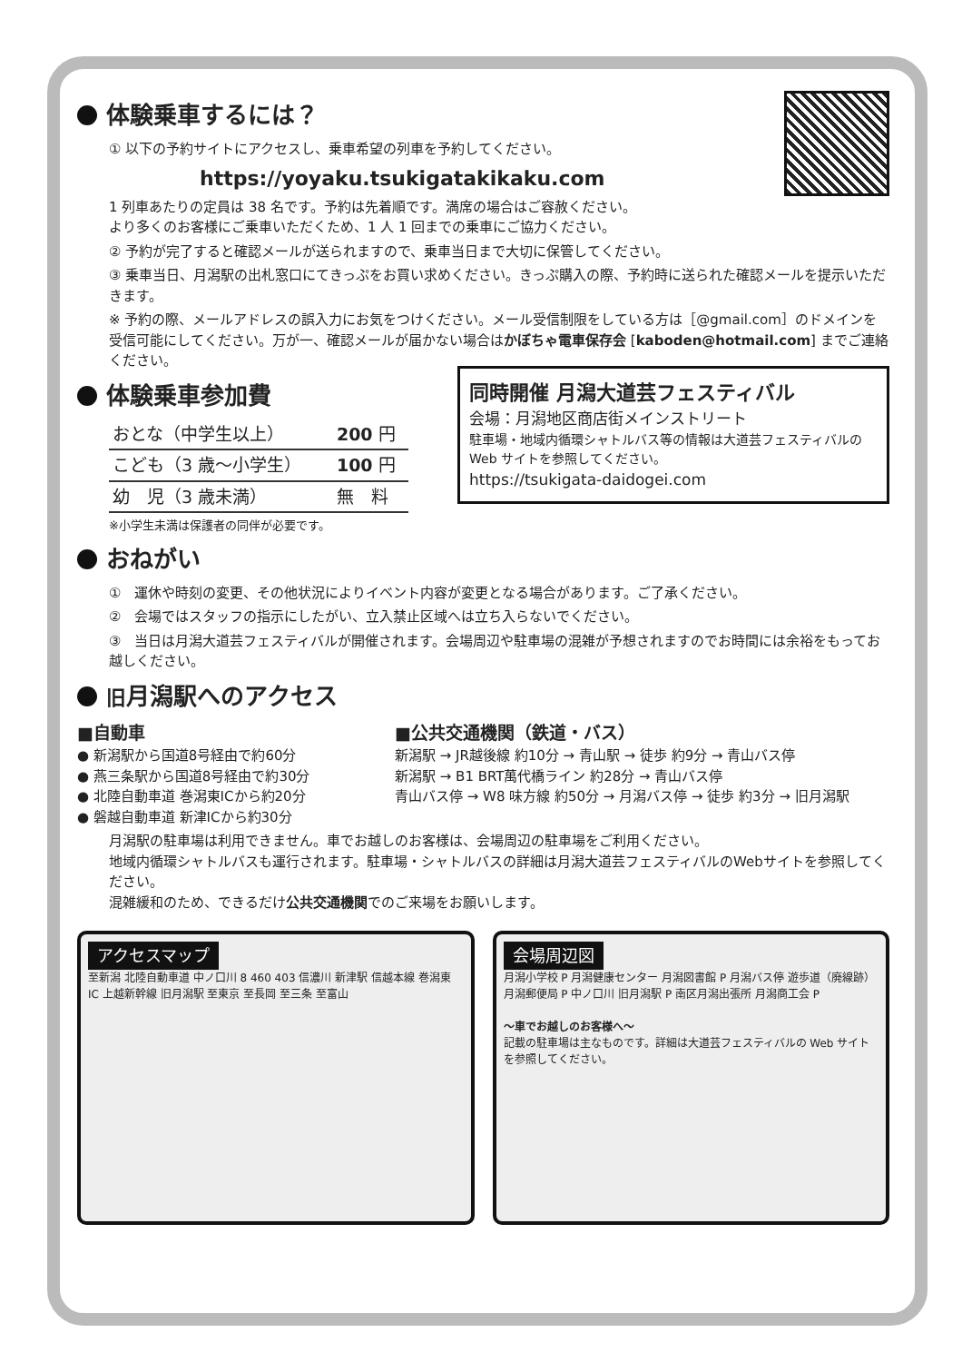体験乗車するには？
① 以下の予約サイトにアクセスし、乗車希望の列車を予約してください。
https://yoyaku.tsukigatakikaku.com
1 列車あたりの定員は 38 名です。予約は先着順です。満席の場合はご容赦ください。
より多くのお客様にご乗車いただくため、1 人 1 回までの乗車にご協力ください。
② 予約が完了すると確認メールが送られますので、乗車当日まで大切に保管してください。
③ 乗車当日、月潟駅の出札窓口にてきっぷをお買い求めください。きっぷ購入の際、予約時に送られた確認メールを提示いただきます。
※ 予約の際、メールアドレスの誤入力にお気をつけください。メール受信制限をしている方は［@gmail.com］のドメインを受信可能にしてください。万が一、確認メールが届かない場合はかぼちゃ電車保存会 [kaboden@hotmail.com] までご連絡ください。
同時開催 月潟大道芸フェスティバル
会場：月潟地区商店街メインストリート
駐車場・地域内循環シャトルバス等の情報は大道芸フェスティバルの Web サイトを参照してください。
https://tsukigata-daidogei.com
体験乗車参加費
| おとな（中学生以上） | 200 円 |
| こども（3 歳〜小学生） | 100 円 |
| 幼 児（3 歳未満） | 無 料 |
※小学生未満は保護者の同伴が必要です。
おねがい
①　運休や時刻の変更、その他状況によりイベント内容が変更となる場合があります。ご了承ください。
②　会場ではスタッフの指示にしたがい、立入禁止区域へは立ち入らないでください。
③　当日は月潟大道芸フェスティバルが開催されます。会場周辺や駐車場の混雑が予想されますのでお時間には余裕をもってお越しください。
旧月潟駅へのアクセス
■自動車
● 新潟駅から国道8号経由で約60分
● 燕三条駅から国道8号経由で約30分
● 北陸自動車道 巻潟東ICから約20分
● 磐越自動車道 新津ICから約30分
■公共交通機関（鉄道・バス）
新潟駅 → JR越後線 約10分 → 青山駅 → 徒歩 約9分 → 青山バス停
新潟駅 → B1 BRT萬代橋ライン 約28分 → 青山バス停
青山バス停 → W8 味方線 約50分 → 月潟バス停 → 徒歩 約3分 → 旧月潟駅
月潟駅の駐車場は利用できません。車でお越しのお客様は、会場周辺の駐車場をご利用ください。
地域内循環シャトルバスも運行されます。駐車場・シャトルバスの詳細は月潟大道芸フェスティバルのWebサイトを参照してください。
混雑緩和のため、できるだけ公共交通機関でのご来場をお願いします。
アクセスマップ
至新潟 北陸自動車道 中ノ口川 8 460 403 信濃川 新津駅 信越本線 巻潟東 IC 上越新幹線 旧月潟駅 至東京 至長岡 至三条 至富山
会場周辺図
月潟小学校 P 月潟健康センター 月潟図書館 P 月潟バス停 遊歩道（廃線跡） 月潟郵便局 P 中ノ口川 旧月潟駅 P 南区月潟出張所 月潟商工会 P
〜車でお越しのお客様へ〜
記載の駐車場は主なものです。詳細は大道芸フェスティバルの Web サイトを参照してください。